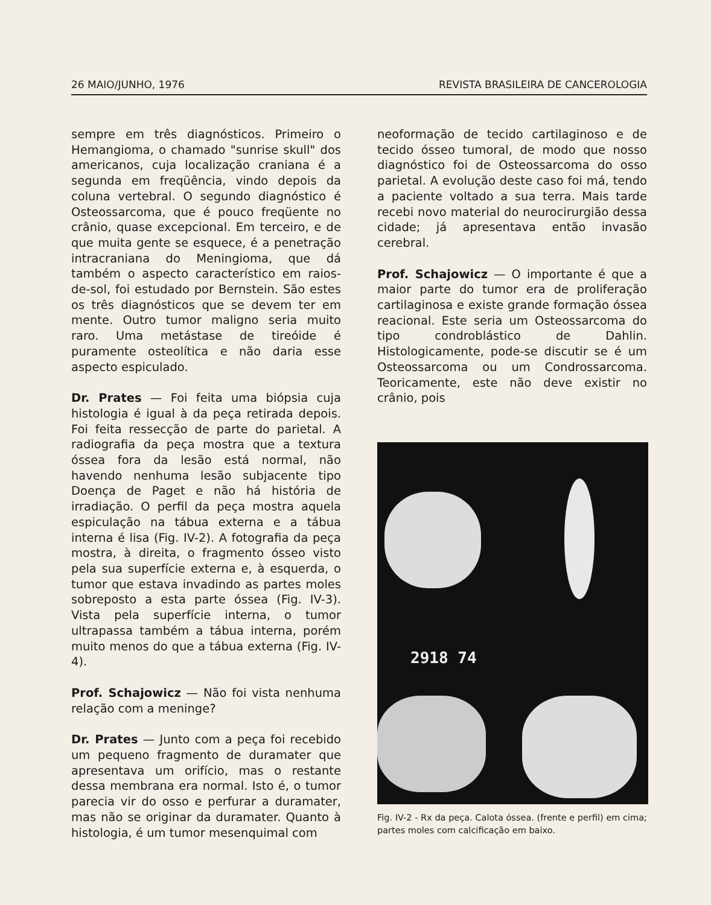26 MAIO/JUNHO, 1976 REVISTA BRASILEIRA DE CANCEROLOGIA
sempre em três diagnósticos. Primeiro o Hemangioma, o chamado "sunrise skull" dos americanos, cuja localização craniana é a segunda em freqüência, vindo depois da coluna vertebral. O segundo diagnóstico é Osteossarcoma, que é pouco freqüente no crânio, quase excepcional. Em terceiro, e de que muita gente se esquece, é a penetração intracraniana do Meningioma, que dá também o aspecto característico em raios-de-sol, foi estudado por Bernstein. São estes os três diagnósticos que se devem ter em mente. Outro tumor maligno seria muito raro. Uma metástase de tireóide é puramente osteolítica e não daria esse aspecto espiculado.
Dr. Prates — Foi feita uma biópsia cuja histologia é igual à da peça retirada depois. Foi feita ressecção de parte do parietal. A radiografia da peça mostra que a textura óssea fora da lesão está normal, não havendo nenhuma lesão subjacente tipo Doença de Paget e não há história de irradiação. O perfil da peça mostra aquela espiculação na tábua externa e a tábua interna é lisa (Fig. IV-2). A fotografia da peça mostra, à direita, o fragmento ósseo visto pela sua superfície externa e, à esquerda, o tumor que estava invadindo as partes moles sobreposto a esta parte óssea (Fig. IV-3). Vista pela superfície interna, o tumor ultrapassa também a tábua interna, porém muito menos do que a tábua externa (Fig. IV-4).
Prof. Schajowicz — Não foi vista nenhuma relação com a meninge?
Dr. Prates — Junto com a peça foi recebido um pequeno fragmento de duramater que apresentava um orifício, mas o restante dessa membrana era normal. Isto é, o tumor parecia vir do osso e perfurar a duramater, mas não se originar da duramater. Quanto à histologia, é um tumor mesenquimal com
neoformação de tecido cartilaginoso e de tecido ósseo tumoral, de modo que nosso diagnóstico foi de Osteossarcoma do osso parietal. A evolução deste caso foi má, tendo a paciente voltado a sua terra. Mais tarde recebi novo material do neurocirurgião dessa cidade; já apresentava então invasão cerebral.
Prof. Schajowicz — O importante é que a maior parte do tumor era de proliferação cartilaginosa e existe grande formação óssea reacional. Este seria um Osteossarcoma do tipo condroblástico de Dahlin. Histologicamente, pode-se discutir se é um Osteossarcoma ou um Condrossarcoma. Teoricamente, este não deve existir no crânio, pois
2918 74
Fig. IV-2 - Rx da peça. Calota óssea. (frente e perfil) em cima; partes moles com calcificação em baixo.